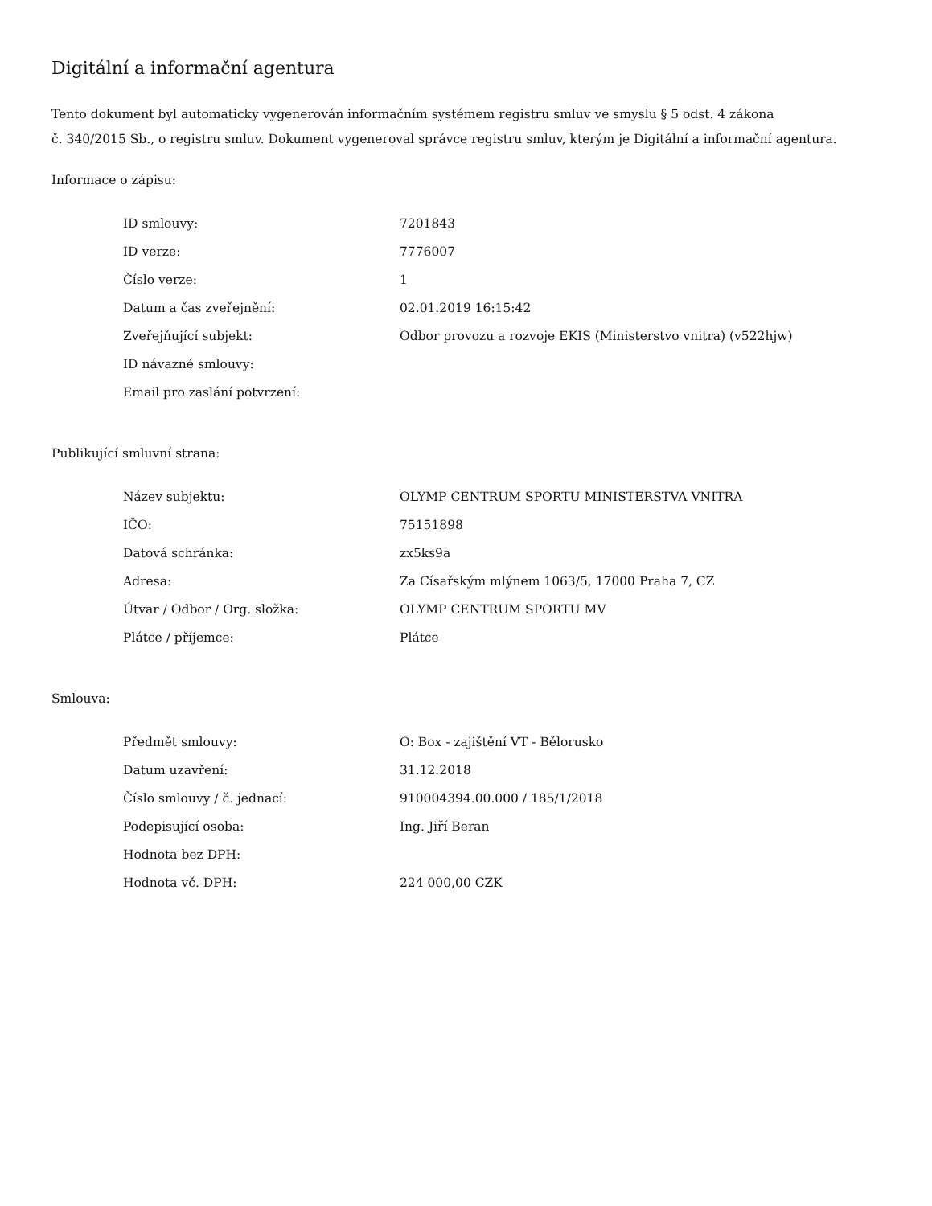Digitální a informační agentura
Tento dokument byl automaticky vygenerován informačním systémem registru smluv ve smyslu § 5 odst. 4 zákona
č. 340/2015 Sb., o registru smluv. Dokument vygeneroval správce registru smluv, kterým je Digitální a informační agentura.
Informace o zápisu:
| ID smlouvy: | 7201843 |
| ID verze: | 7776007 |
| Číslo verze: | 1 |
| Datum a čas zveřejnění: | 02.01.2019 16:15:42 |
| Zveřejňující subjekt: | Odbor provozu a rozvoje EKIS (Ministerstvo vnitra) (v522hjw) |
| ID návazné smlouvy: | |
| Email pro zaslání potvrzení: | |
Publikující smluvní strana:
| Název subjektu: | OLYMP CENTRUM SPORTU MINISTERSTVA VNITRA |
| IČO: | 75151898 |
| Datová schránka: | zx5ks9a |
| Adresa: | Za Císařským mlýnem 1063/5, 17000 Praha 7, CZ |
| Útvar / Odbor / Org. složka: | OLYMP CENTRUM SPORTU MV |
| Plátce / příjemce: | Plátce |
Smlouva:
| Předmět smlouvy: | O: Box - zajištění VT - Bělorusko |
| Datum uzavření: | 31.12.2018 |
| Číslo smlouvy / č. jednací: | 910004394.00.000 / 185/1/2018 |
| Podepisující osoba: | Ing. Jiří Beran |
| Hodnota bez DPH: | |
| Hodnota vč. DPH: | 224 000,00 CZK |